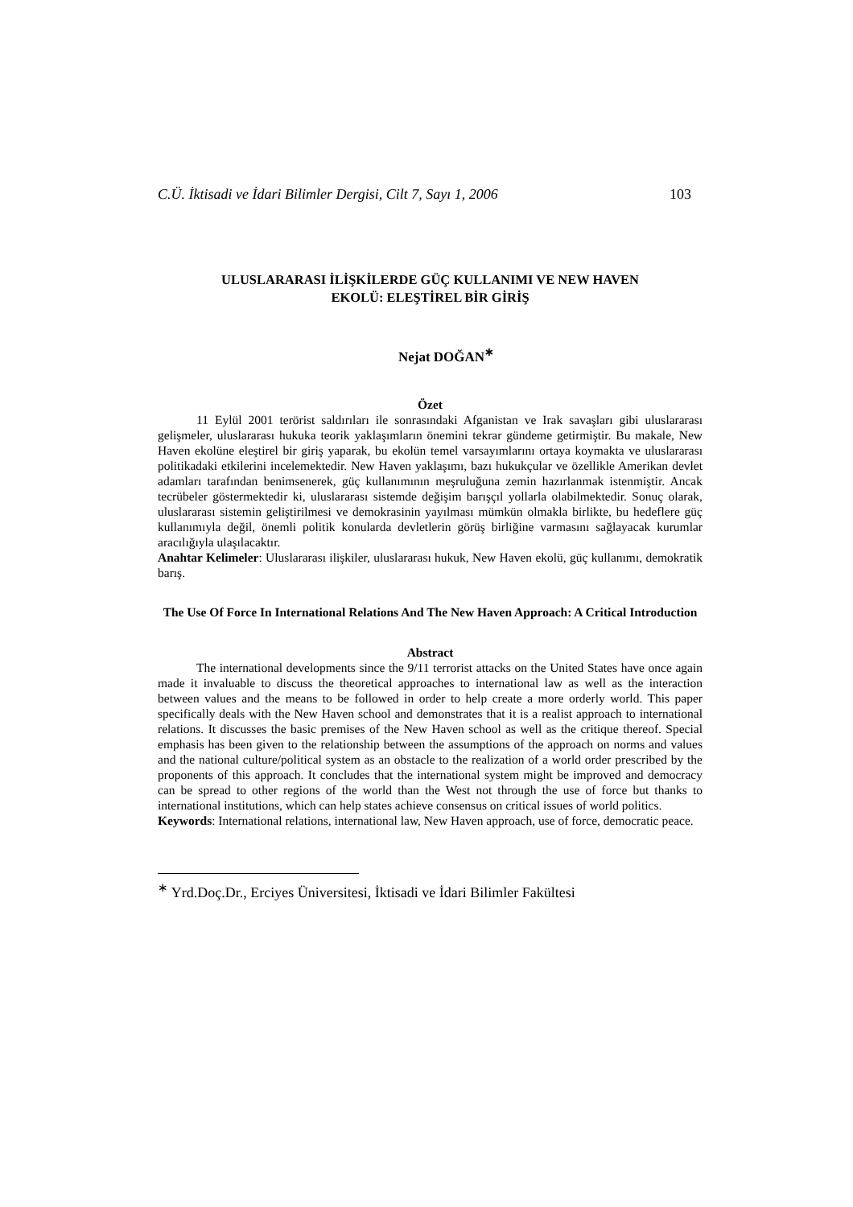C.Ü. İktisadi ve İdari Bilimler Dergisi, Cilt 7, Sayı 1, 2006 103
ULUSLARARASI İLİŞKİLERDE GÜÇ KULLANIMI VE NEW HAVEN
EKOLÜ: ELEŞTİREL BİR GİRİŞ
Nejat DOĞAN<sup>∗</sup>
Özet
11 Eylül 2001 terörist saldırıları ile sonrasındaki Afganistan ve Irak savaşları gibi uluslararası gelişmeler, uluslararası hukuka teorik yaklaşımların önemini tekrar gündeme getirmiştir. Bu makale, New Haven ekolüne eleştirel bir giriş yaparak, bu ekolün temel varsayımlarını ortaya koymakta ve uluslararası politikadaki etkilerini incelemektedir. New Haven yaklaşımı, bazı hukukçular ve özellikle Amerikan devlet adamları tarafından benimsenerek, güç kullanımının meşruluğuna zemin hazırlanmak istenmiştir. Ancak tecrübeler göstermektedir ki, uluslararası sistemde değişim barışçıl yollarla olabilmektedir. Sonuç olarak, uluslararası sistemin geliştirilmesi ve demokrasinin yayılması mümkün olmakla birlikte, bu hedeflere güç kullanımıyla değil, önemli politik konularda devletlerin görüş birliğine varmasını sağlayacak kurumlar aracılığıyla ulaşılacaktır.
Anahtar Kelimeler: Uluslararası ilişkiler, uluslararası hukuk, New Haven ekolü, güç kullanımı, demokratik barış.
The Use Of Force In International Relations And The New Haven Approach: A Critical Introduction
Abstract
The international developments since the 9/11 terrorist attacks on the United States have once again made it invaluable to discuss the theoretical approaches to international law as well as the interaction between values and the means to be followed in order to help create a more orderly world. This paper specifically deals with the New Haven school and demonstrates that it is a realist approach to international relations. It discusses the basic premises of the New Haven school as well as the critique thereof. Special emphasis has been given to the relationship between the assumptions of the approach on norms and values and the national culture/political system as an obstacle to the realization of a world order prescribed by the proponents of this approach. It concludes that the international system might be improved and democracy can be spread to other regions of the world than the West not through the use of force but thanks to international institutions, which can help states achieve consensus on critical issues of world politics.
Keywords: International relations, international law, New Haven approach, use of force, democratic peace.
<sup>∗</sup> Yrd.Doç.Dr., Erciyes Üniversitesi, İktisadi ve İdari Bilimler Fakültesi